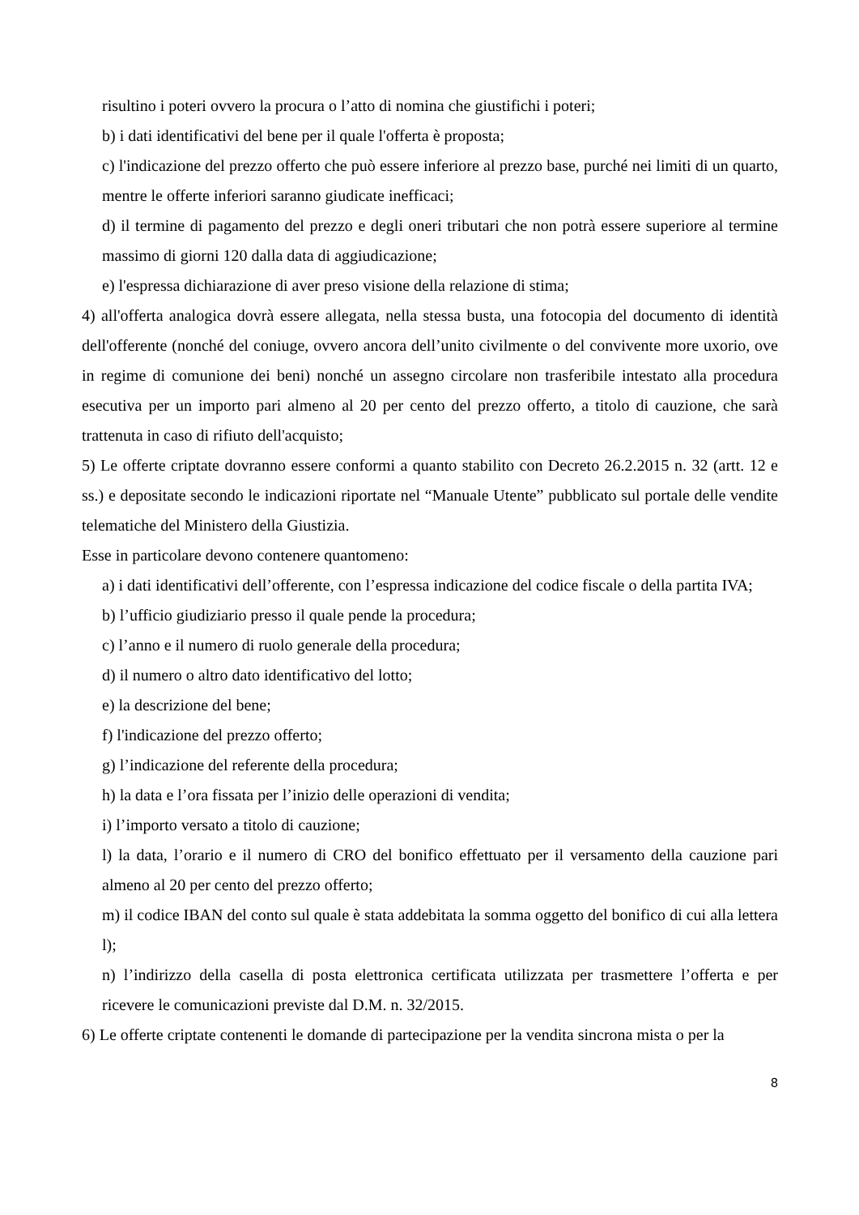risultino i poteri ovvero la procura o l’atto di nomina che giustifichi i poteri;
b) i dati identificativi del bene per il quale l'offerta è proposta;
c) l'indicazione del prezzo offerto che può essere inferiore al prezzo base, purché nei limiti di un quarto, mentre le offerte inferiori saranno giudicate inefficaci;
d) il termine di pagamento del prezzo e degli oneri tributari che non potrà essere superiore al termine massimo di giorni 120 dalla data di aggiudicazione;
e) l'espressa dichiarazione di aver preso visione della relazione di stima;
4) all'offerta analogica dovrà essere allegata, nella stessa busta, una fotocopia del documento di identità dell'offerente (nonché del coniuge, ovvero ancora dell’unito civilmente o del convivente more uxorio, ove in regime di comunione dei beni) nonché un assegno circolare non trasferibile intestato alla procedura esecutiva per un importo pari almeno al 20 per cento del prezzo offerto, a titolo di cauzione, che sarà trattenuta in caso di rifiuto dell'acquisto;
5) Le offerte criptate dovranno essere conformi a quanto stabilito con Decreto 26.2.2015 n. 32 (artt. 12 e ss.) e depositate secondo le indicazioni riportate nel “Manuale Utente” pubblicato sul portale delle vendite telematiche del Ministero della Giustizia.
Esse in particolare devono contenere quantomeno:
a) i dati identificativi dell’offerente, con l’espressa indicazione del codice fiscale o della partita IVA;
b) l’ufficio giudiziario presso il quale pende la procedura;
c) l’anno e il numero di ruolo generale della procedura;
d) il numero o altro dato identificativo del lotto;
e) la descrizione del bene;
f) l'indicazione del prezzo offerto;
g) l’indicazione del referente della procedura;
h) la data e l’ora fissata per l’inizio delle operazioni di vendita;
i) l’importo versato a titolo di cauzione;
l) la data, l’orario e il numero di CRO del bonifico effettuato per il versamento della cauzione pari almeno al 20 per cento del prezzo offerto;
m) il codice IBAN del conto sul quale è stata addebitata la somma oggetto del bonifico di cui alla lettera l);
n) l’indirizzo della casella di posta elettronica certificata utilizzata per trasmettere l’offerta e per ricevere le comunicazioni previste dal D.M. n. 32/2015.
6) Le offerte criptate contenenti le domande di partecipazione per la vendita sincrona mista o per la
8